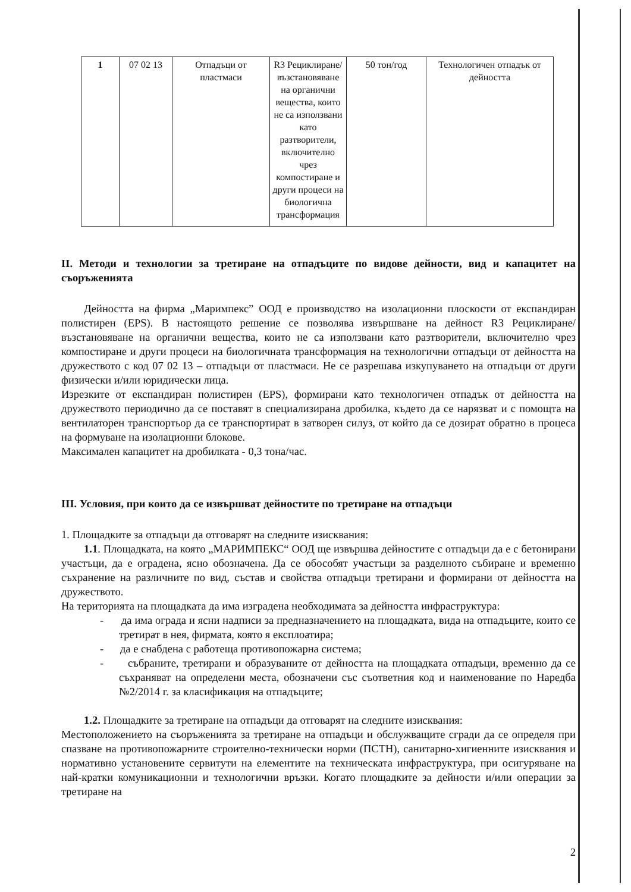| 1 | 07 02 13 | Отпадъци от пластмаси | R3 Рециклиране/ възстановяване на органични вещества, които не са използвани като разтворители, включително чрез компостиране и други процеси на биологична трансформация | 50 тон/год | Технологичен отпадък от дейността |
II. Методи и технологии за третиране на отпадъците по видове дейности, вид и капацитет на съоръженията
Дейността на фирма „Маримпекс” ООД е производство на изолационни плоскости от експандиран полистирен (EPS). В настоящото решение се позволява извършване на дейност R3 Рециклиране/възстановяване на органични вещества, които не са използвани като разтворители, включително чрез компостиране и други процеси на биологичната трансформация на технологични отпадъци от дейността на дружеството с код 07 02 13 – отпадъци от пластмаси. Не се разрешава изкупуването на отпадъци от други физически и/или юридически лица.
Изрезките от експандиран полистирен (EPS), формирани като технологичен отпадък от дейността на дружеството периодично да се поставят в специализирана дробилка, където да се нарязват и с помощта на вентилаторен транспортьор да се транспортират в затворен силуз, от който да се дозират обратно в процеса на формуване на изолационни блокове.
Максимален капацитет на дробилката - 0,3 тона/час.
III. Условия, при които да се извършват дейностите по третиране на отпадъци
1. Площадките за отпадъци да отговарят на следните изисквания:
1.1. Площадката, на която „МАРИМПЕКС“ ООД ще извършва дейностите с отпадъци да е с бетонирани участъци, да е оградена, ясно обозначена. Да се обособят участъци за разделното събиране и временно съхранение на различните по вид, състав и свойства отпадъци третирани и формирани от дейността на дружеството.
На територията на площадката да има изградена необходимата за дейността инфраструктура:
- да има ограда и ясни надписи за предназначението на площадката, вида на отпадъците, които се третират в нея, фирмата, която я експлоатира;
- да е снабдена с работеща противопожарна система;
- събраните, третирани и образуваните от дейността на площадката отпадъци, временно да се съхраняват на определени места, обозначени със съответния код и наименование по Наредба №2/2014 г. за класификация на отпадъците;
1.2. Площадките за третиране на отпадъци да отговарят на следните изисквания:
Местоположението на съоръженията за третиране на отпадъци и обслужващите сгради да се определя при спазване на противопожарните строително-технически норми (ПСТН), санитарно-хигиенните изисквания и нормативно установените сервитути на елементите на техническата инфраструктура, при осигуряване на най-кратки комуникационни и технологични връзки. Когато площадките за дейности и/или операции за третиране на
2